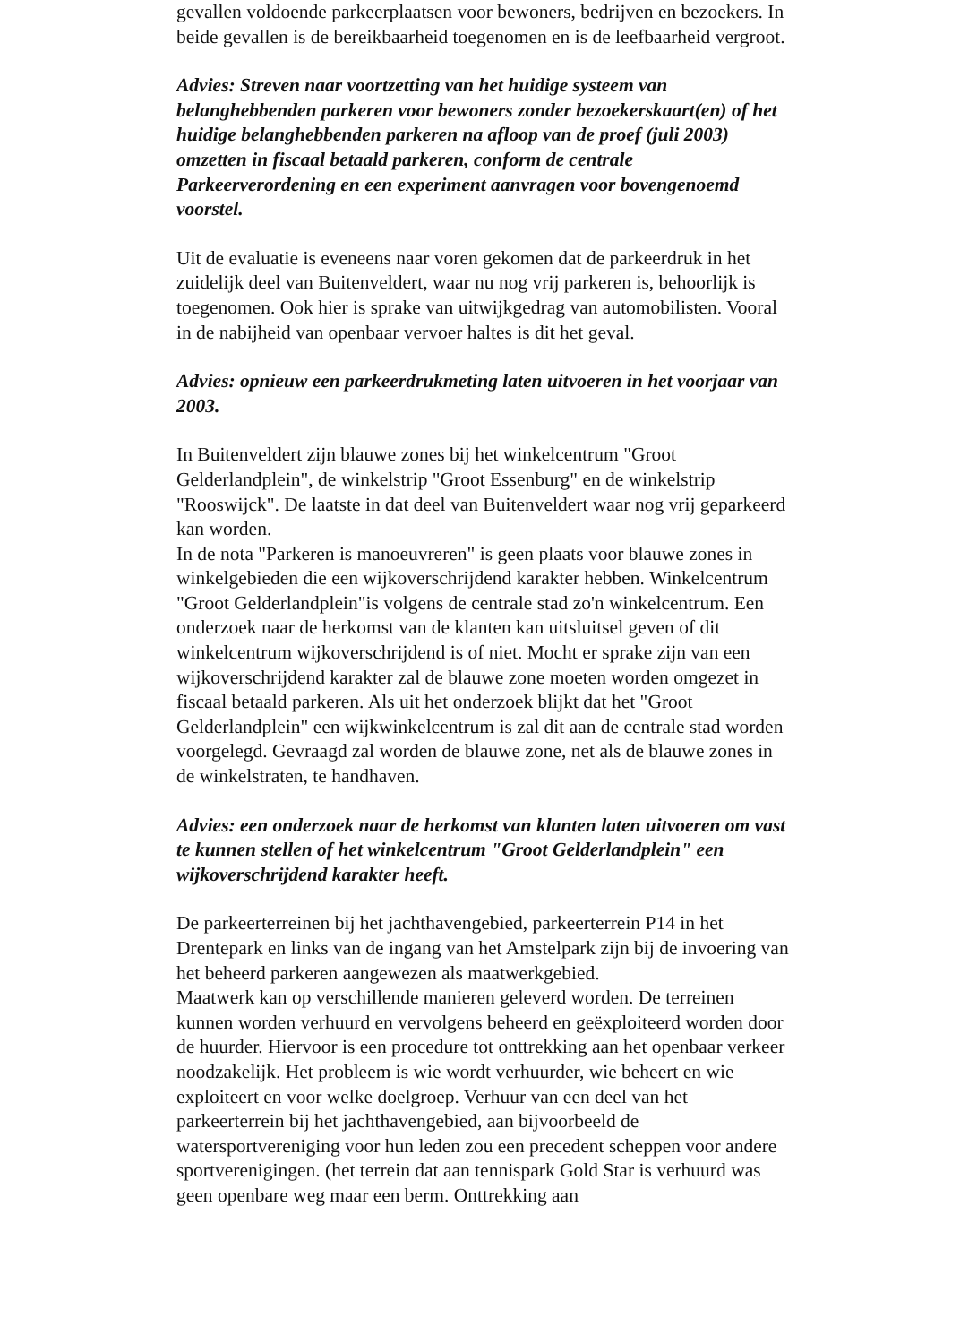gevallen voldoende parkeerplaatsen voor bewoners, bedrijven en bezoekers. In beide gevallen is de bereikbaarheid toegenomen en is de leefbaarheid vergroot.
Advies: Streven naar voortzetting van het huidige systeem van belanghebbenden parkeren voor bewoners zonder bezoekerskaart(en) of het huidige belanghebbenden parkeren na afloop van de proef (juli 2003) omzetten in fiscaal betaald parkeren, conform de centrale Parkeerverordening en een experiment aanvragen voor bovengenoemd voorstel.
Uit de evaluatie is eveneens naar voren gekomen dat de parkeerdruk in het zuidelijk deel van Buitenveldert, waar nu nog vrij parkeren is, behoorlijk is toegenomen. Ook hier is sprake van uitwijkgedrag van automobilisten. Vooral in de nabijheid van openbaar vervoer haltes is dit het geval.
Advies: opnieuw een parkeerdrukmeting laten uitvoeren in het voorjaar van 2003.
In Buitenveldert zijn blauwe zones bij het winkelcentrum "Groot Gelderlandplein", de winkelstrip "Groot Essenburg" en de winkelstrip "Rooswijck". De laatste in dat deel van Buitenveldert waar nog vrij geparkeerd kan worden.
In de nota "Parkeren is manoeuvreren" is geen plaats voor blauwe zones in winkelgebieden die een wijkoverschrijdend karakter hebben. Winkelcentrum "Groot Gelderlandplein"is volgens de centrale stad zo'n winkelcentrum. Een onderzoek naar de herkomst van de klanten kan uitsluitsel geven of dit winkelcentrum wijkoverschrijdend is of niet. Mocht er sprake zijn van een wijkoverschrijdend karakter zal de blauwe zone moeten worden omgezet in fiscaal betaald parkeren. Als uit het onderzoek blijkt dat het "Groot Gelderlandplein" een wijkwinkelcentrum is zal dit aan de centrale stad worden voorgelegd. Gevraagd zal worden de blauwe zone, net als de blauwe zones in de winkelstraten, te handhaven.
Advies: een onderzoek naar de herkomst van klanten laten uitvoeren om vast te kunnen stellen of het winkelcentrum "Groot Gelderlandplein" een wijkoverschrijdend karakter heeft.
De parkeerterreinen bij het jachthavengebied, parkeerterrein P14 in het Drentepark en links van de ingang van het Amstelpark zijn bij de invoering van het beheerd parkeren aangewezen als maatwerkgebied.
Maatwerk kan op verschillende manieren geleverd worden. De terreinen kunnen worden verhuurd en vervolgens beheerd en geëxploiteerd worden door de huurder. Hiervoor is een procedure tot onttrekking aan het openbaar verkeer noodzakelijk. Het probleem is wie wordt verhuurder, wie beheert en wie exploiteert en voor welke doelgroep. Verhuur van een deel van het parkeerterrein bij het jachthavengebied, aan bijvoorbeeld de watersportvereniging voor hun leden zou een precedent scheppen voor andere sportverenigingen. (het terrein dat aan tennispark Gold Star is verhuurd was geen openbare weg maar een berm. Onttrekking aan